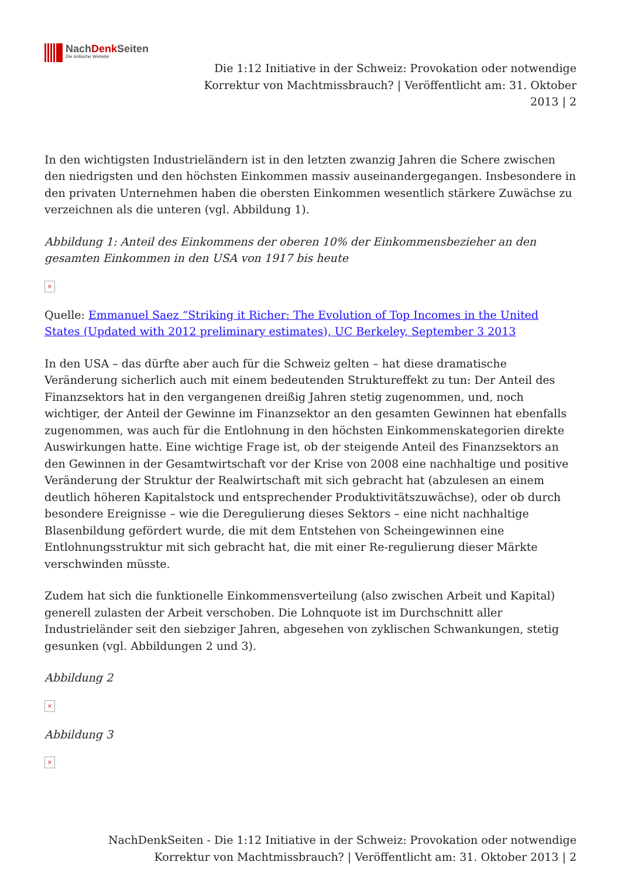NachDenk Seiten
Die kritische Website
Die 1:12 Initiative in der Schweiz: Provokation oder notwendige Korrektur von Machtmissbrauch? | Veröffentlicht am: 31. Oktober 2013 | 2
In den wichtigsten Industrieländern ist in den letzten zwanzig Jahren die Schere zwischen den niedrigsten und den höchsten Einkommen massiv auseinandergegangen. Insbesondere in den privaten Unternehmen haben die obersten Einkommen wesentlich stärkere Zuwächse zu verzeichnen als die unteren (vgl. Abbildung 1).
Abbildung 1: Anteil des Einkommens der oberen 10% der Einkommensbezieher an den gesamten Einkommen in den USA von 1917 bis heute
×
Quelle: Emmanuel Saez “Striking it Richer: The Evolution of Top Incomes in the United States (Updated with 2012 preliminary estimates), UC Berkeley, September 3 2013
In den USA – das dürfte aber auch für die Schweiz gelten – hat diese dramatische Veränderung sicherlich auch mit einem bedeutenden Struktureffekt zu tun: Der Anteil des Finanzsektors hat in den vergangenen dreißig Jahren stetig zugenommen, und, noch wichtiger, der Anteil der Gewinne im Finanzsektor an den gesamten Gewinnen hat ebenfalls zugenommen, was auch für die Entlohnung in den höchsten Einkommenskategorien direkte Auswirkungen hatte. Eine wichtige Frage ist, ob der steigende Anteil des Finanzsektors an den Gewinnen in der Gesamtwirtschaft vor der Krise von 2008 eine nachhaltige und positive Veränderung der Struktur der Realwirtschaft mit sich gebracht hat (abzulesen an einem deutlich höheren Kapitalstock und entsprechender Produktivitätszuwächse), oder ob durch besondere Ereignisse – wie die Deregulierung dieses Sektors – eine nicht nachhaltige Blasenbildung gefördert wurde, die mit dem Entstehen von Scheingewinnen eine Entlohnungsstruktur mit sich gebracht hat, die mit einer Re-regulierung dieser Märkte verschwinden müsste.
Zudem hat sich die funktionelle Einkommensverteilung (also zwischen Arbeit und Kapital) generell zulasten der Arbeit verschoben. Die Lohnquote ist im Durchschnitt aller Industrieländer seit den siebziger Jahren, abgesehen von zyklischen Schwankungen, stetig gesunken (vgl. Abbildungen 2 und 3).
Abbildung 2
×
Abbildung 3
×
NachDenkSeiten - Die 1:12 Initiative in der Schweiz: Provokation oder notwendige
Korrektur von Machtmissbrauch? | Veröffentlicht am: 31. Oktober 2013 | 2